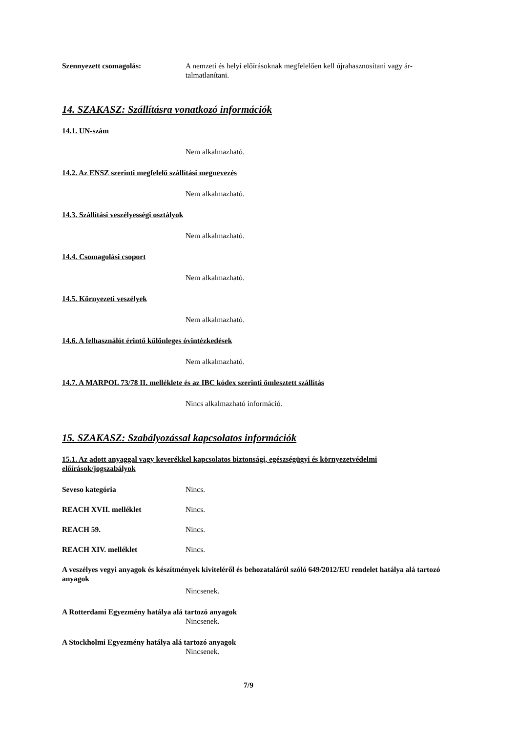Szennyezett csomagolás: A nemzeti és helyi előírásoknak megfelelően kell újrahasznosítani vagy ár-talmatlanítani.
14. SZAKASZ: Szállításra vonatkozó információk
14.1. UN-szám
Nem alkalmazható.
14.2. Az ENSZ szerinti megfelelő szállítási megnevezés
Nem alkalmazható.
14.3. Szállítási veszélyességi osztályok
Nem alkalmazható.
14.4. Csomagolási csoport
Nem alkalmazható.
14.5. Környezeti veszélyek
Nem alkalmazható.
14.6. A felhasználót érintő különleges óvintézkedések
Nem alkalmazható.
14.7. A MARPOL 73/78 II. melléklete és az IBC kódex szerinti ömlesztett szállítás
Nincs alkalmazható információ.
15. SZAKASZ: Szabályozással kapcsolatos információk
15.1. Az adott anyaggal vagy keverékkel kapcsolatos biztonsági, egészségügyi és környezetvédelmi előírások/jogszabályok
Seveso kategória Nincs.
REACH XVII. melléklet Nincs.
REACH 59. Nincs.
REACH XIV. melléklet Nincs.
A veszélyes vegyi anyagok és készítmények kiviteléről és behozataláról szóló 649/2012/EU rendelet hatálya alá tartozó anyagok
Nincsenek.
A Rotterdami Egyezmény hatálya alá tartozó anyagok
Nincsenek.
A Stockholmi Egyezmény hatálya alá tartozó anyagok
Nincsenek.
7/9